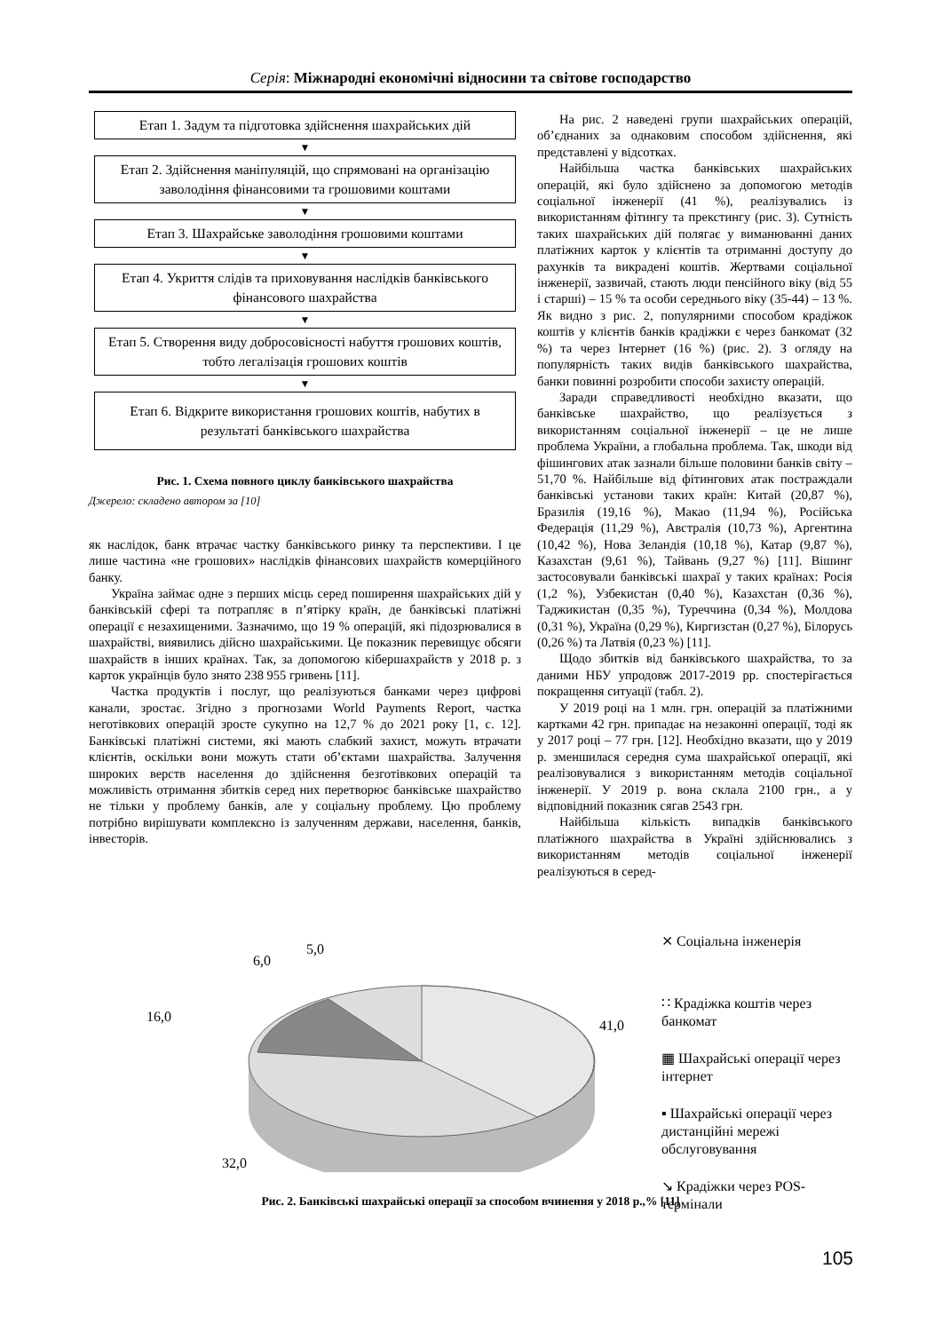Серія: Міжнародні економічні відносини та світове господарство
Етап 1. Задум та підготовка здійснення шахрайських дій
▼
Етап 2. Здійснення маніпуляцій, що спрямовані на організацію заволодіння фінансовими та грошовими коштами
▼
Етап 3. Шахрайське заволодіння грошовими коштами
▼
Етап 4. Укриття слідів та приховування наслідків банківського фінансового шахрайства
▼
Етап 5. Створення виду добросовісності набуття грошових коштів, тобто легалізація грошових коштів
▼
Етап 6. Відкрите використання грошових коштів, набутих в результаті банківського шахрайства
Рис. 1. Схема повного циклу банківського шахрайства
Джерело: складено автором за [10]
як наслідок, банк втрачає частку банківського ринку та перспективи. І це лише частина «не грошових» наслідків фінансових шахрайств комерційного банку.
Україна займає одне з перших місць серед поширення шахрайських дій у банківській сфері та потрапляє в п’ятірку країн, де банківські платіжні операції є незахищеними. Зазначимо, що 19 % операцій, які підозрювалися в шахрайстві, виявились дійсно шахрайськими. Це показник перевищує обсяги шахрайств в інших країнах. Так, за допомогою кібершахрайств у 2018 р. з карток українців було знято 238 955 гривень [11].
Частка продуктів і послуг, що реалізуються банками через цифрові канали, зростає. Згідно з прогнозами World Payments Report, частка неготівкових операцій зросте сукупно на 12,7 % до 2021 року [1, с. 12]. Банківські платіжні системи, які мають слабкий захист, можуть втрачати клієнтів, оскільки вони можуть стати об’єктами шахрайства. Залучення широких верств населення до здійснення безготівкових операцій та можливість отримання збитків серед них перетворює банківське шахрайство не тільки у проблему банків, але у соціальну проблему. Цю проблему потрібно вирішувати комплексно із залученням держави, населення, банків, інвесторів.
На рис. 2 наведені групи шахрайських операцій, об’єднаних за однаковим способом здійснення, які представлені у відсотках.
Найбільша частка банківських шахрайських операцій, які було здійснено за допомогою методів соціальної інженерії (41 %), реалізувались із використанням фітингу та прекстингу (рис. 3). Сутність таких шахрайських дій полягає у виманюванні даних платіжних карток у клієнтів та отриманні доступу до рахунків та викрадені коштів. Жертвами соціальної інженерії, зазвичай, стають люди пенсійного віку (від 55 і старші) – 15 % та особи середнього віку (35-44) – 13 %. Як видно з рис. 2, популярними способом крадіжок коштів у клієнтів банків крадіжки є через банкомат (32 %) та через Інтернет (16 %) (рис. 2). З огляду на популярність таких видів банківського шахрайства, банки повинні розробити способи захисту операцій.
Заради справедливості необхідно вказати, що банківське шахрайство, що реалізується з використанням соціальної інженерії – це не лише проблема України, а глобальна проблема. Так, шкоди від фішингових атак зазнали більше половини банків світу – 51,70 %. Найбільше від фітингових атак постраждали банківські установи таких країн: Китай (20,87 %), Бразилія (19,16 %), Макао (11,94 %), Російська Федерація (11,29 %), Австралія (10,73 %), Аргентина (10,42 %), Нова Зеландія (10,18 %), Катар (9,87 %), Казахстан (9,61 %), Тайвань (9,27 %) [11]. Вішинг застосовували банківські шахраї у таких країнах: Росія (1,2 %), Узбекистан (0,40 %), Казахстан (0,36 %), Таджикистан (0,35 %), Туреччина (0,34 %), Молдова (0,31 %), Україна (0,29 %), Киргизстан (0,27 %), Білорусь (0,26 %) та Латвія (0,23 %) [11].
Щодо збитків від банківського шахрайства, то за даними НБУ упродовж 2017-2019 рр. спостерігається покращення ситуації (табл. 2).
У 2019 році на 1 млн. грн. операцій за платіжними картками 42 грн. припадає на незаконні операції, тоді як у 2017 році – 77 грн. [12]. Необхідно вказати, що у 2019 р. зменшилася середня сума шахрайської операції, які реалізовувалися з використанням методів соціальної інженерії. У 2019 р. вона склала 2100 грн., а у відповідний показник сягав 2543 грн.
Найбільша кількість випадків банківського платіжного шахрайства в Україні здійснювались з використанням методів соціальної інженерії реалізуються в серед-
6,0
5,0
16,0
41,0
32,0
⨯ Соціальна інженерія
∷ Крадіжка коштів через
банкомат
▦ Шахрайські операції через
інтернет
▪ Шахрайські операції через
дистанційні мережі
обслуговування
↘ Крадіжки через POS-
термінали
Рис. 2. Банківські шахрайські операції за способом вчинення у 2018 р.,% [11]
105